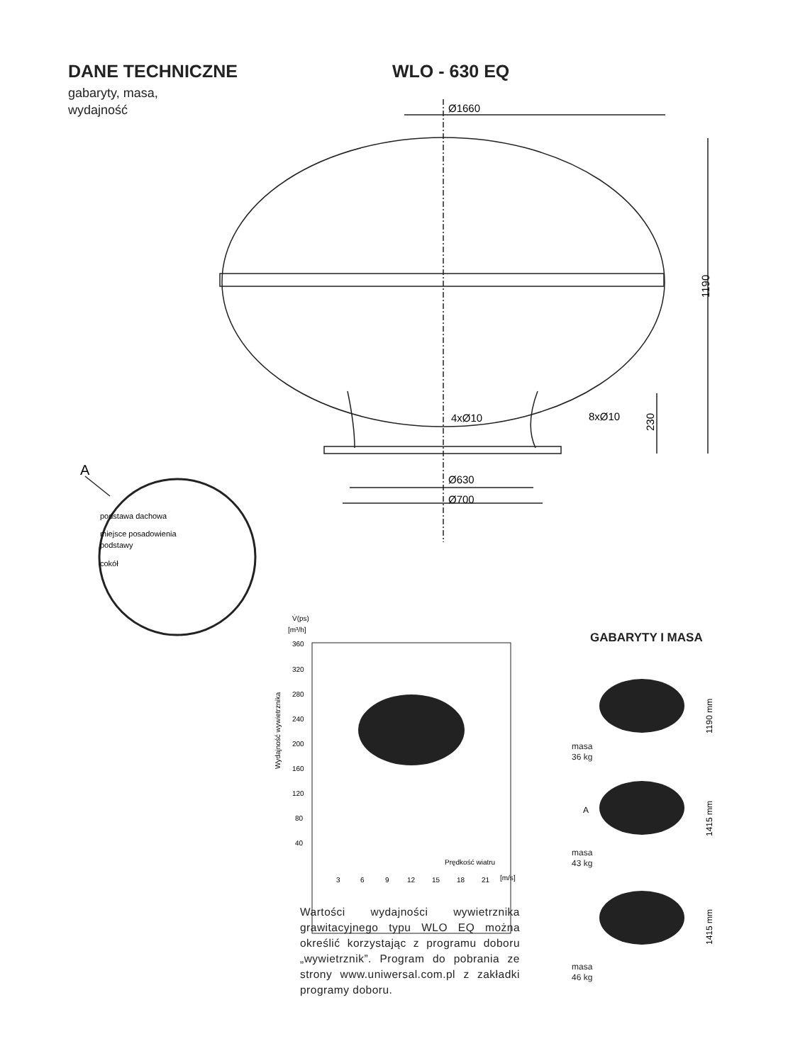DANE TECHNICZNE
gabaryty, masa,
wydajność
WLO - 630 EQ
Ø1660
4xØ10
8xØ10
Ø630
Ø700
1190
230
A
podstawa dachowa
miejsce posadowienia
podstawy
cokół
V̇(ps)
[m³/h]
360
320
280
240
200
160
120
80
40
Wydajność wywietrznika
3
6
9
12
15
18
21
[m/s]
Prędkość wiatru
1190 mm
1415 mm
1415 mm
A
GABARYTY I MASA
masa
36 kg
masa
43 kg
masa
46 kg
Wartości wydajności wywietrznika grawitacyjnego typu WLO EQ można określić korzystając z programu doboru „wywietrznik”. Program do pobrania ze strony www.uniwersal.com.pl z zakładki programy doboru.